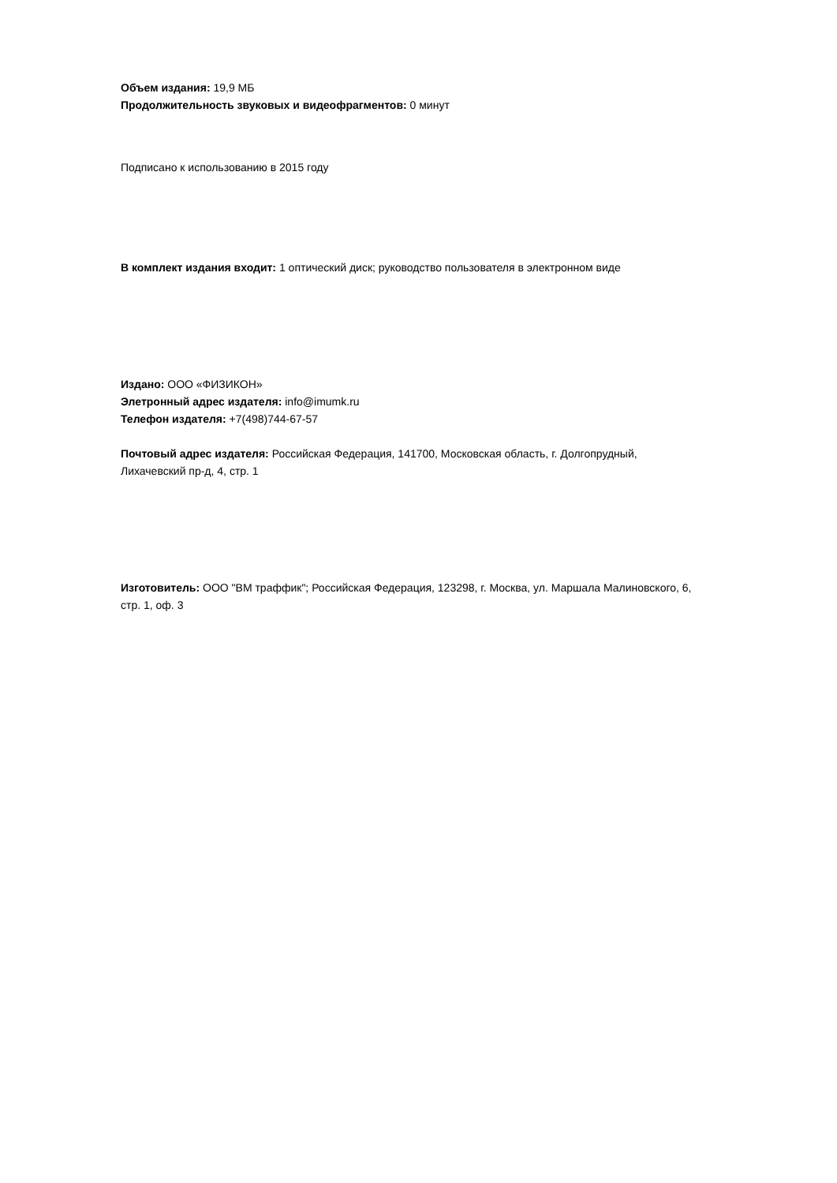Объем издания: 19,9 МБ
Продолжительность звуковых и видеофрагментов: 0 минут
Подписано к использованию в 2015 году
В комплект издания входит: 1 оптический диск; руководство пользователя в электронном виде
Издано: ООО «ФИЗИКОН»
Элетронный адрес издателя: info@imumk.ru
Телефон издателя: +7(498)744-67-57
Почтовый адрес издателя: Российская Федерация, 141700, Московская область, г. Долгопрудный,
Лихачевский пр-д, 4, стр. 1
Изготовитель: ООО "ВМ траффик"; Российская Федерация, 123298, г. Москва, ул. Маршала Малиновского, 6,
стр. 1, оф. 3